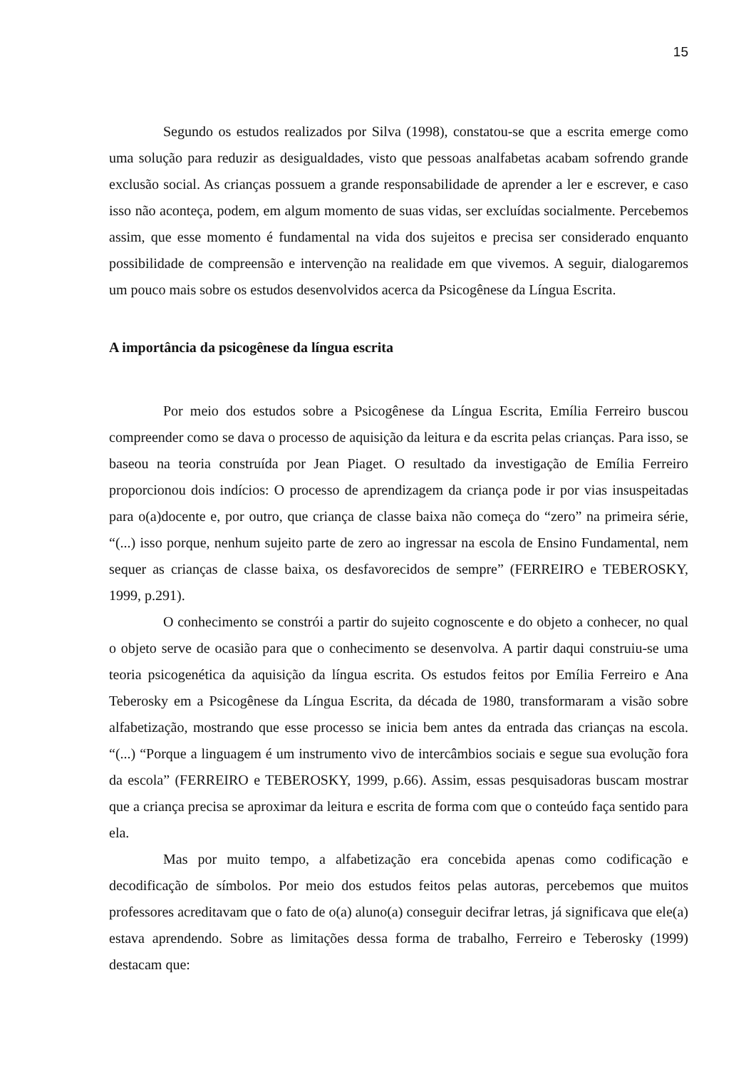15
Segundo os estudos realizados por Silva (1998), constatou-se que a escrita emerge como uma solução para reduzir as desigualdades, visto que pessoas analfabetas acabam sofrendo grande exclusão social. As crianças possuem a grande responsabilidade de aprender a ler e escrever, e caso isso não aconteça, podem, em algum momento de suas vidas, ser excluídas socialmente. Percebemos assim, que esse momento é fundamental na vida dos sujeitos e precisa ser considerado enquanto possibilidade de compreensão e intervenção na realidade em que vivemos. A seguir, dialogaremos um pouco mais sobre os estudos desenvolvidos acerca da Psicogênese da Língua Escrita.
A importância da psicogênese da língua escrita
Por meio dos estudos sobre a Psicogênese da Língua Escrita, Emília Ferreiro buscou compreender como se dava o processo de aquisição da leitura e da escrita pelas crianças. Para isso, se baseou na teoria construída por Jean Piaget. O resultado da investigação de Emília Ferreiro proporcionou dois indícios: O processo de aprendizagem da criança pode ir por vias insuspeitadas para o(a)docente e, por outro, que criança de classe baixa não começa do “zero” na primeira série, “(...) isso porque, nenhum sujeito parte de zero ao ingressar na escola de Ensino Fundamental, nem sequer as crianças de classe baixa, os desfavorecidos de sempre” (FERREIRO e TEBEROSKY, 1999, p.291).
O conhecimento se constrói a partir do sujeito cognoscente e do objeto a conhecer, no qual o objeto serve de ocasião para que o conhecimento se desenvolva. A partir daqui construiu-se uma teoria psicogenética da aquisição da língua escrita. Os estudos feitos por Emília Ferreiro e Ana Teberosky em a Psicogênese da Língua Escrita, da década de 1980, transformaram a visão sobre alfabetização, mostrando que esse processo se inicia bem antes da entrada das crianças na escola. “(...) “Porque a linguagem é um instrumento vivo de intercâmbios sociais e segue sua evolução fora da escola” (FERREIRO e TEBEROSKY, 1999, p.66). Assim, essas pesquisadoras buscam mostrar que a criança precisa se aproximar da leitura e escrita de forma com que o conteúdo faça sentido para ela.
Mas por muito tempo, a alfabetização era concebida apenas como codificação e decodificação de símbolos. Por meio dos estudos feitos pelas autoras, percebemos que muitos professores acreditavam que o fato de o(a) aluno(a) conseguir decifrar letras, já significava que ele(a) estava aprendendo. Sobre as limitações dessa forma de trabalho, Ferreiro e Teberosky (1999) destacam que: